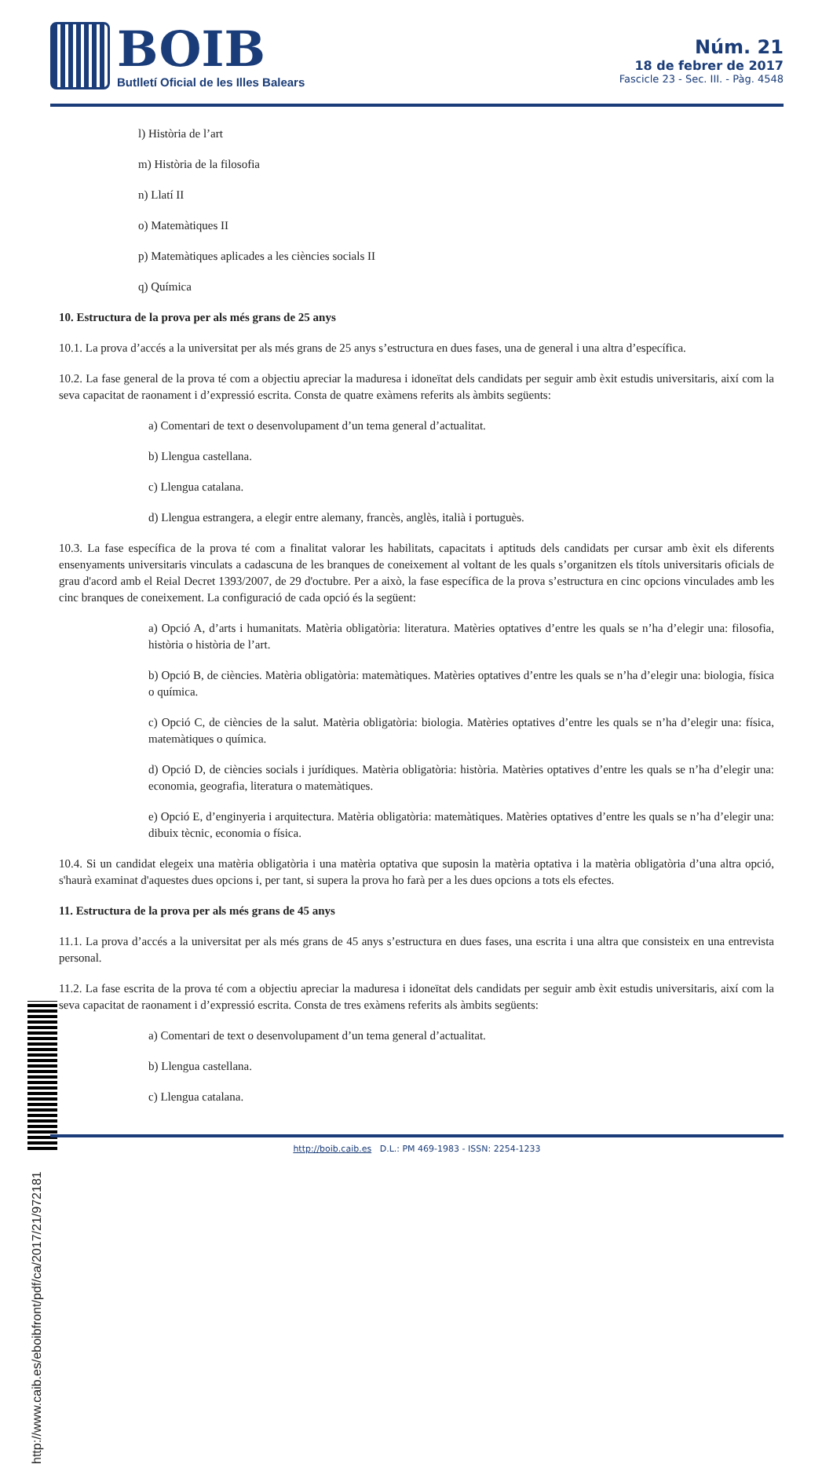BOIB
Butlletí Oficial de les Illes Balears
Núm. 21
18 de febrer de 2017
Fascicle 23 - Sec. III. - Pàg. 4548
l) Història de l’art
m) Història de la filosofia
n) Llatí II
o) Matemàtiques II
p) Matemàtiques aplicades a les ciències socials II
q) Química
10. Estructura de la prova per als més grans de 25 anys
10.1. La prova d’accés a la universitat per als més grans de 25 anys s’estructura en dues fases, una de general i una altra d’específica.
10.2. La fase general de la prova té com a objectiu apreciar la maduresa i idoneïtat dels candidats per seguir amb èxit estudis universitaris, així com la seva capacitat de raonament i d’expressió escrita. Consta de quatre exàmens referits als àmbits següents:
a) Comentari de text o desenvolupament d’un tema general d’actualitat.
b) Llengua castellana.
c) Llengua catalana.
d) Llengua estrangera, a elegir entre alemany, francès, anglès, italià i portuguès.
10.3. La fase específica de la prova té com a finalitat valorar les habilitats, capacitats i aptituds dels candidats per cursar amb èxit els diferents ensenyaments universitaris vinculats a cadascuna de les branques de coneixement al voltant de les quals s’organitzen els títols universitaris oficials de grau d'acord amb el Reial Decret 1393/2007, de 29 d'octubre. Per a això, la fase específica de la prova s’estructura en cinc opcions vinculades amb les cinc branques de coneixement. La configuració de cada opció és la següent:
a) Opció A, d’arts i humanitats. Matèria obligatòria: literatura. Matèries optatives d’entre les quals se n’ha d’elegir una: filosofia, història o història de l’art.
b) Opció B, de ciències. Matèria obligatòria: matemàtiques. Matèries optatives d’entre les quals se n’ha d’elegir una: biologia, física o química.
c) Opció C, de ciències de la salut. Matèria obligatòria: biologia. Matèries optatives d’entre les quals se n’ha d’elegir una: física, matemàtiques o química.
d) Opció D, de ciències socials i jurídiques. Matèria obligatòria: història. Matèries optatives d’entre les quals se n’ha d’elegir una: economia, geografia, literatura o matemàtiques.
e) Opció E, d’enginyeria i arquitectura. Matèria obligatòria: matemàtiques. Matèries optatives d’entre les quals se n’ha d’elegir una: dibuix tècnic, economia o física.
10.4. Si un candidat elegeix una matèria obligatòria i una matèria optativa que suposin la matèria optativa i la matèria obligatòria d’una altra opció, s'haurà examinat d'aquestes dues opcions i, per tant, si supera la prova ho farà per a les dues opcions a tots els efectes.
11. Estructura de la prova per als més grans de 45 anys
11.1. La prova d’accés a la universitat per als més grans de 45 anys s’estructura en dues fases, una escrita i una altra que consisteix en una entrevista personal.
11.2. La fase escrita de la prova té com a objectiu apreciar la maduresa i idoneïtat dels candidats per seguir amb èxit estudis universitaris, així com la seva capacitat de raonament i d’expressió escrita. Consta de tres exàmens referits als àmbits següents:
a) Comentari de text o desenvolupament d’un tema general d’actualitat.
b) Llengua castellana.
c) Llengua catalana.
http://www.caib.es/eboibfront/pdf/ca/2017/21/972181
http://boib.caib.es D.L.: PM 469-1983 - ISSN: 2254-1233